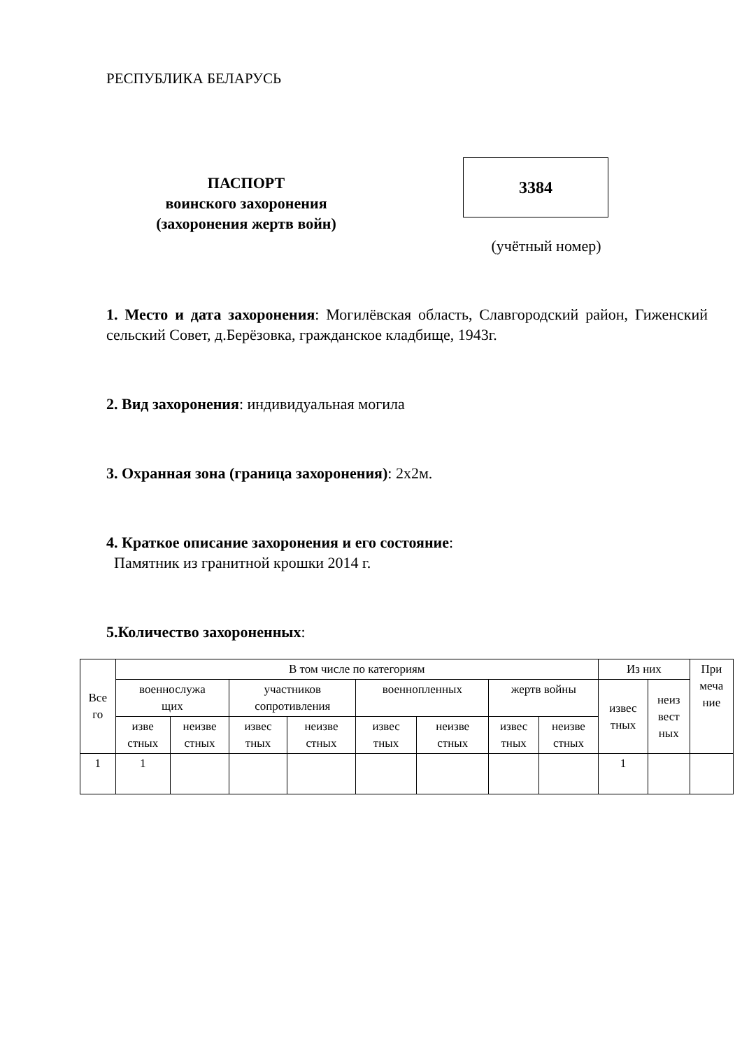РЕСПУБЛИКА БЕЛАРУСЬ
ПАСПОРТ
воинского захоронения
(захоронения жертв войн)
3384
(учётный номер)
1. Место и дата захоронения: Могилёвская область, Славгородский район, Гиженский сельский Совет, д.Берёзовка, гражданское кладбище, 1943г.
2. Вид захоронения: индивидуальная могила
3. Охранная зона (граница захоронения): 2х2м.
4. Краткое описание захоронения и его состояние:
Памятник из гранитной крошки 2014 г.
5.Количество захороненных:
| Все го | В том числе по категориям | | | | | | | | Из них | | При меча ние |
| | военнослужа щих | | участников сопротивления | | военнопленных | | жертв войны | | извес тных | неиз вест ных | |
| | изве стных | неизве стных | извес тных | неизве стных | извес тных | неизве стных | извес тных | неизве стных | | | |
| 1 | 1 | | | | | | | | 1 | | |